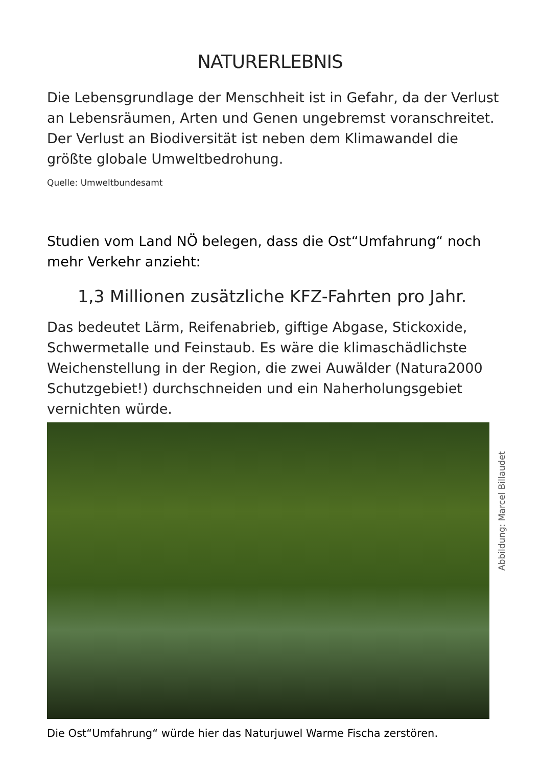NATURERLEBNIS
Die Lebensgrundlage der Menschheit ist in Gefahr, da der Verlust an Lebensräumen, Arten und Genen ungebremst voranschreitet. Der Verlust an Biodiversität ist neben dem Klimawandel die größte globale Umweltbedrohung.
Quelle: Umweltbundesamt
Studien vom Land NÖ belegen, dass die Ost“Umfahrung“ noch mehr Verkehr anzieht:
1,3 Millionen zusätzliche KFZ-Fahrten pro Jahr.
Das bedeutet Lärm, Reifenabrieb, giftige Abgase, Stickoxide, Schwermetalle und Feinstaub. Es wäre die klimaschädlichste Weichenstellung in der Region, die zwei Auwälder (Natura2000 Schutzgebiet!) durchschneiden und ein Naherholungsgebiet vernichten würde.
Abbildung: Marcel Billaudet
Die Ost“Umfahrung“ würde hier das Naturjuwel Warme Fischa zerstören.